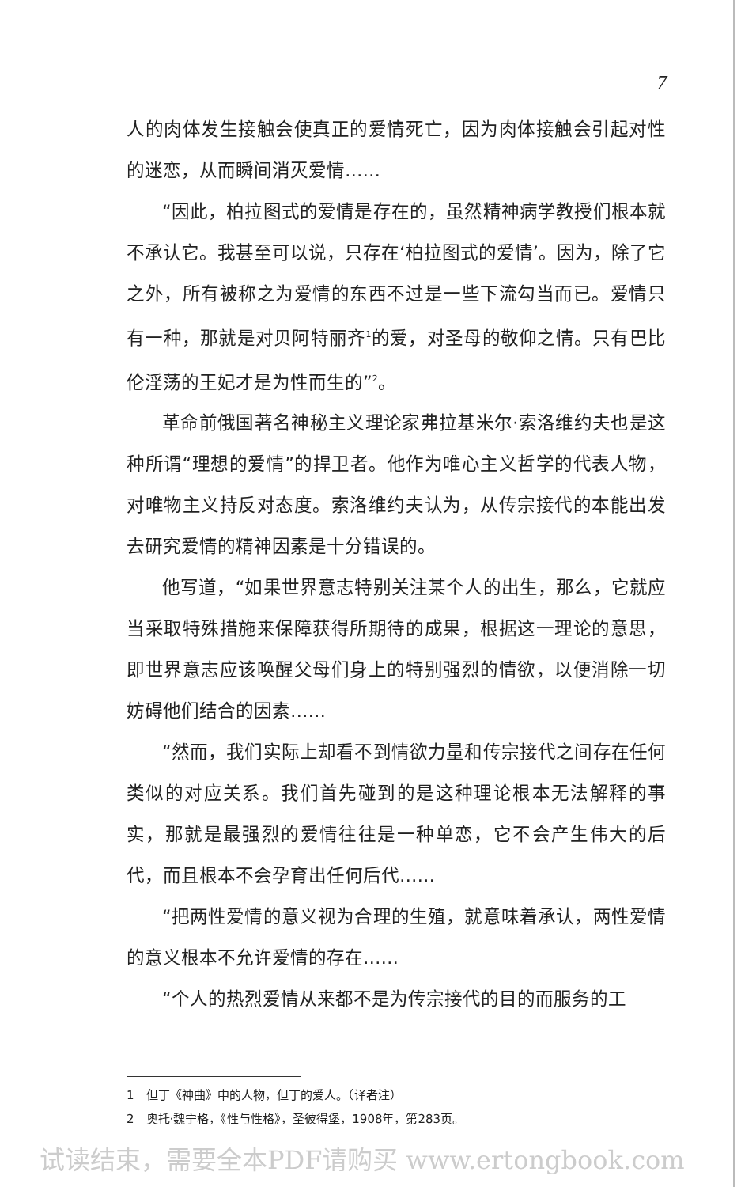7
人的肉体发生接触会使真正的爱情死亡，因为肉体接触会引起对性的迷恋，从而瞬间消灭爱情……
“因此，柏拉图式的爱情是存在的，虽然精神病学教授们根本就不承认它。我甚至可以说，只存在‘柏拉图式的爱情’。因为，除了它之外，所有被称之为爱情的东西不过是一些下流勾当而已。爱情只有一种，那就是对贝阿特丽齐<sup>1</sup>的爱，对圣母的敬仰之情。只有巴比伦淫荡的王妃才是为性而生的”<sup>2</sup>。
革命前俄国著名神秘主义理论家弗拉基米尔·索洛维约夫也是这种所谓“理想的爱情”的捍卫者。他作为唯心主义哲学的代表人物，对唯物主义持反对态度。索洛维约夫认为，从传宗接代的本能出发去研究爱情的精神因素是十分错误的。
他写道，“如果世界意志特别关注某个人的出生，那么，它就应当采取特殊措施来保障获得所期待的成果，根据这一理论的意思，即世界意志应该唤醒父母们身上的特别强烈的情欲，以便消除一切妨碍他们结合的因素……
“然而，我们实际上却看不到情欲力量和传宗接代之间存在任何类似的对应关系。我们首先碰到的是这种理论根本无法解释的事实，那就是最强烈的爱情往往是一种单恋，它不会产生伟大的后代，而且根本不会孕育出任何后代……
“把两性爱情的意义视为合理的生殖，就意味着承认，两性爱情的意义根本不允许爱情的存在……
“个人的热烈爱情从来都不是为传宗接代的目的而服务的工
1　但丁《神曲》中的人物，但丁的爱人。（译者注）
2　奥托·魏宁格，《性与性格》，圣彼得堡，1908年，第283页。
试读结束，需要全本PDF请购买 www.ertongbook.com